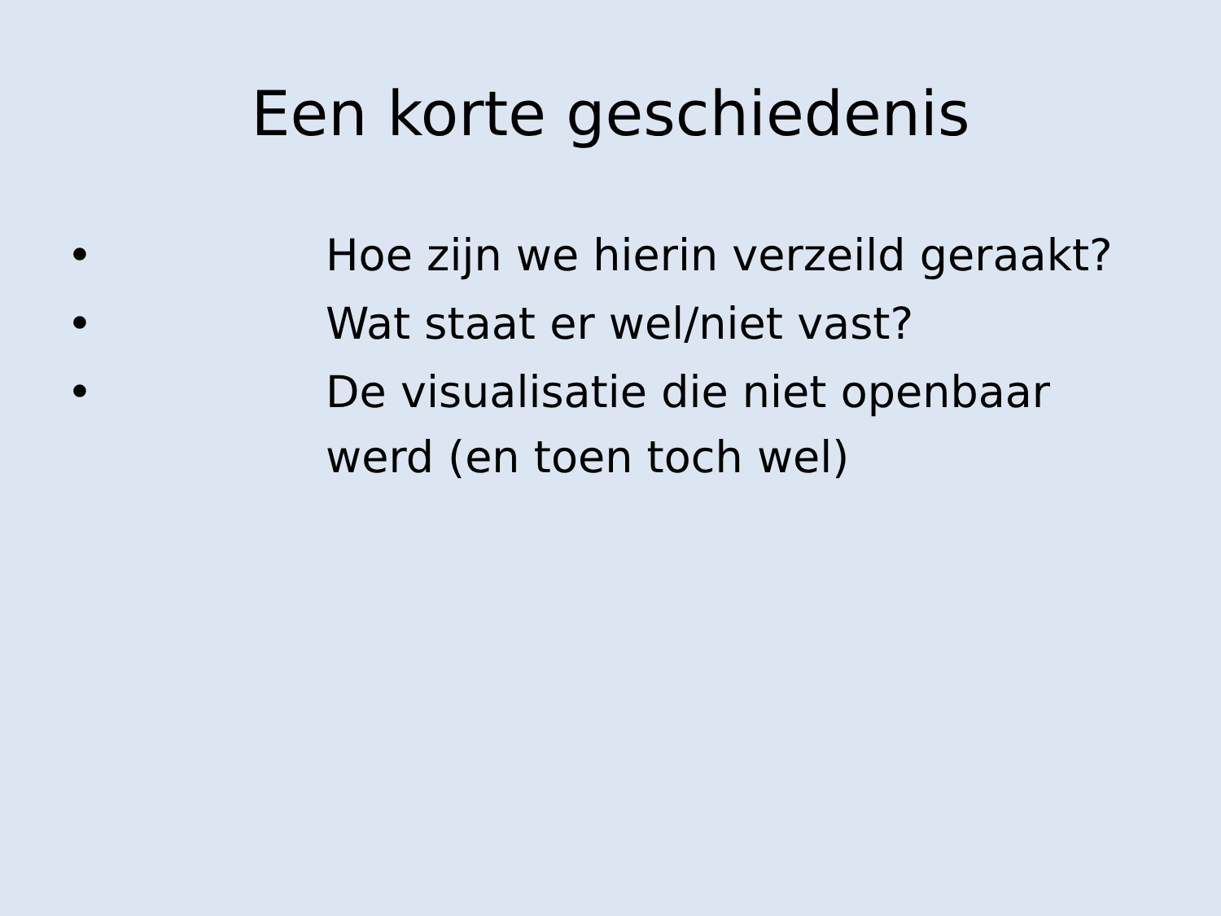Een korte geschiedenis
• Hoe zijn we hierin verzeild geraakt?
• Wat staat er wel/niet vast?
• De visualisatie die niet openbaar werd (en toen toch wel)